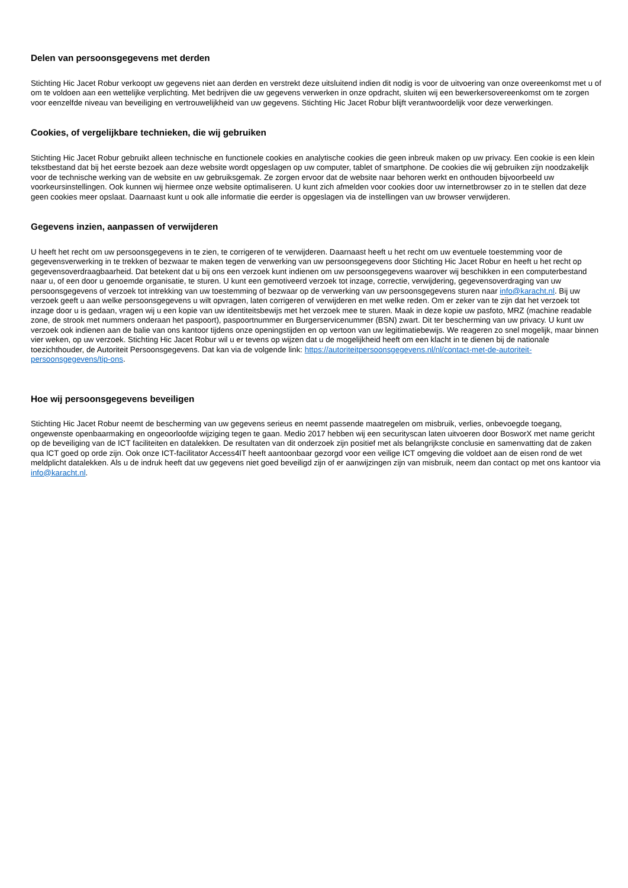Delen van persoonsgegevens met derden
Stichting Hic Jacet Robur verkoopt uw gegevens niet aan derden en verstrekt deze uitsluitend indien dit nodig is voor de uitvoering van onze overeenkomst met u of om te voldoen aan een wettelijke verplichting. Met bedrijven die uw gegevens verwerken in onze opdracht, sluiten wij een bewerkersovereenkomst om te zorgen voor eenzelfde niveau van beveiliging en vertrouwelijkheid van uw gegevens. Stichting Hic Jacet Robur blijft verantwoordelijk voor deze verwerkingen.
Cookies, of vergelijkbare technieken, die wij gebruiken
Stichting Hic Jacet Robur gebruikt alleen technische en functionele cookies en analytische cookies die geen inbreuk maken op uw privacy. Een cookie is een klein tekstbestand dat bij het eerste bezoek aan deze website wordt opgeslagen op uw computer, tablet of smartphone. De cookies die wij gebruiken zijn noodzakelijk voor de technische werking van de website en uw gebruiksgemak. Ze zorgen ervoor dat de website naar behoren werkt en onthouden bijvoorbeeld uw voorkeursinstellingen. Ook kunnen wij hiermee onze website optimaliseren. U kunt zich afmelden voor cookies door uw internetbrowser zo in te stellen dat deze geen cookies meer opslaat. Daarnaast kunt u ook alle informatie die eerder is opgeslagen via de instellingen van uw browser verwijderen.
Gegevens inzien, aanpassen of verwijderen
U heeft het recht om uw persoonsgegevens in te zien, te corrigeren of te verwijderen. Daarnaast heeft u het recht om uw eventuele toestemming voor de gegevensverwerking in te trekken of bezwaar te maken tegen de verwerking van uw persoonsgegevens door Stichting Hic Jacet Robur en heeft u het recht op gegevensoverdraagbaarheid. Dat betekent dat u bij ons een verzoek kunt indienen om uw persoonsgegevens waarover wij beschikken in een computerbestand naar u, of een door u genoemde organisatie, te sturen. U kunt een gemotiveerd verzoek tot inzage, correctie, verwijdering, gegevensoverdraging van uw persoonsgegevens of verzoek tot intrekking van uw toestemming of bezwaar op de verwerking van uw persoonsgegevens sturen naar info@karacht.nl. Bij uw verzoek geeft u aan welke persoonsgegevens u wilt opvragen, laten corrigeren of verwijderen en met welke reden. Om er zeker van te zijn dat het verzoek tot inzage door u is gedaan, vragen wij u een kopie van uw identiteitsbewijs met het verzoek mee te sturen. Maak in deze kopie uw pasfoto, MRZ (machine readable zone, de strook met nummers onderaan het paspoort), paspoortnummer en Burgerservicenummer (BSN) zwart. Dit ter bescherming van uw privacy. U kunt uw verzoek ook indienen aan de balie van ons kantoor tijdens onze openingstijden en op vertoon van uw legitimatiebewijs. We reageren zo snel mogelijk, maar binnen vier weken, op uw verzoek. Stichting Hic Jacet Robur wil u er tevens op wijzen dat u de mogelijkheid heeft om een klacht in te dienen bij de nationale toezichthouder, de Autoriteit Persoonsgegevens. Dat kan via de volgende link: https://autoriteitpersoonsgegevens.nl/nl/contact-met-de-autoriteit-persoonsgegevens/tip-ons.
Hoe wij persoonsgegevens beveiligen
Stichting Hic Jacet Robur neemt de bescherming van uw gegevens serieus en neemt passende maatregelen om misbruik, verlies, onbevoegde toegang, ongewenste openbaarmaking en ongeoorloofde wijziging tegen te gaan. Medio 2017 hebben wij een securityscan laten uitvoeren door BosworX met name gericht op de beveiliging van de ICT faciliteiten en datalekken. De resultaten van dit onderzoek zijn positief met als belangrijkste conclusie en samenvatting dat de zaken qua ICT goed op orde zijn. Ook onze ICT-facilitator Access4IT heeft aantoonbaar gezorgd voor een veilige ICT omgeving die voldoet aan de eisen rond de wet meldplicht datalekken. Als u de indruk heeft dat uw gegevens niet goed beveiligd zijn of er aanwijzingen zijn van misbruik, neem dan contact op met ons kantoor via info@karacht.nl.